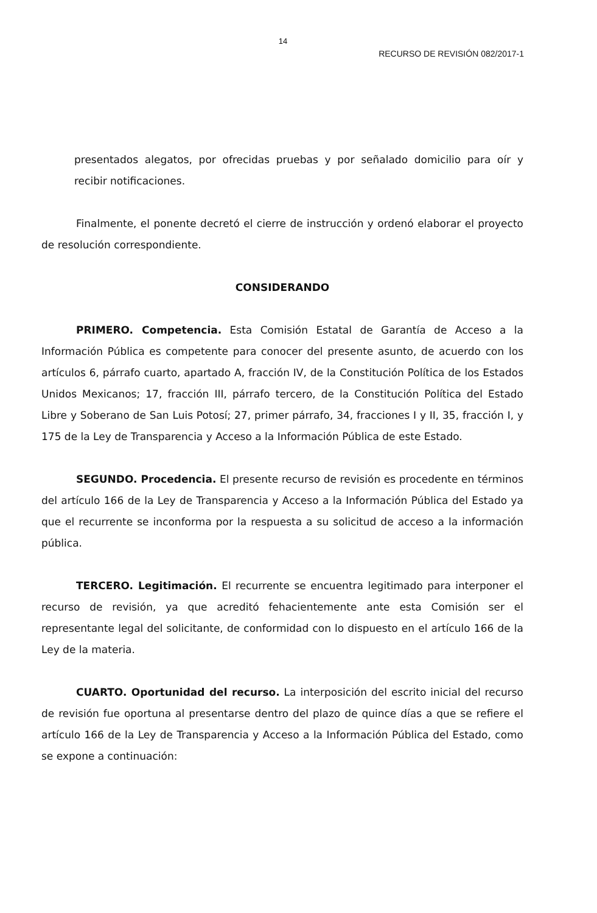14
RECURSO DE REVISIÓN 082/2017-1
presentados alegatos, por ofrecidas pruebas y por señalado domicilio para oír y recibir notificaciones.
Finalmente, el ponente decretó el cierre de instrucción y ordenó elaborar el proyecto de resolución correspondiente.
CONSIDERANDO
PRIMERO. Competencia. Esta Comisión Estatal de Garantía de Acceso a la Información Pública es competente para conocer del presente asunto, de acuerdo con los artículos 6, párrafo cuarto, apartado A, fracción IV, de la Constitución Política de los Estados Unidos Mexicanos; 17, fracción III, párrafo tercero, de la Constitución Política del Estado Libre y Soberano de San Luis Potosí; 27, primer párrafo, 34, fracciones I y II, 35, fracción I, y 175 de la Ley de Transparencia y Acceso a la Información Pública de este Estado.
SEGUNDO. Procedencia. El presente recurso de revisión es procedente en términos del artículo 166 de la Ley de Transparencia y Acceso a la Información Pública del Estado ya que el recurrente se inconforma por la respuesta a su solicitud de acceso a la información pública.
TERCERO. Legitimación. El recurrente se encuentra legitimado para interponer el recurso de revisión, ya que acreditó fehacientemente ante esta Comisión ser el representante legal del solicitante, de conformidad con lo dispuesto en el artículo 166 de la Ley de la materia.
CUARTO. Oportunidad del recurso. La interposición del escrito inicial del recurso de revisión fue oportuna al presentarse dentro del plazo de quince días a que se refiere el artículo 166 de la Ley de Transparencia y Acceso a la Información Pública del Estado, como se expone a continuación: